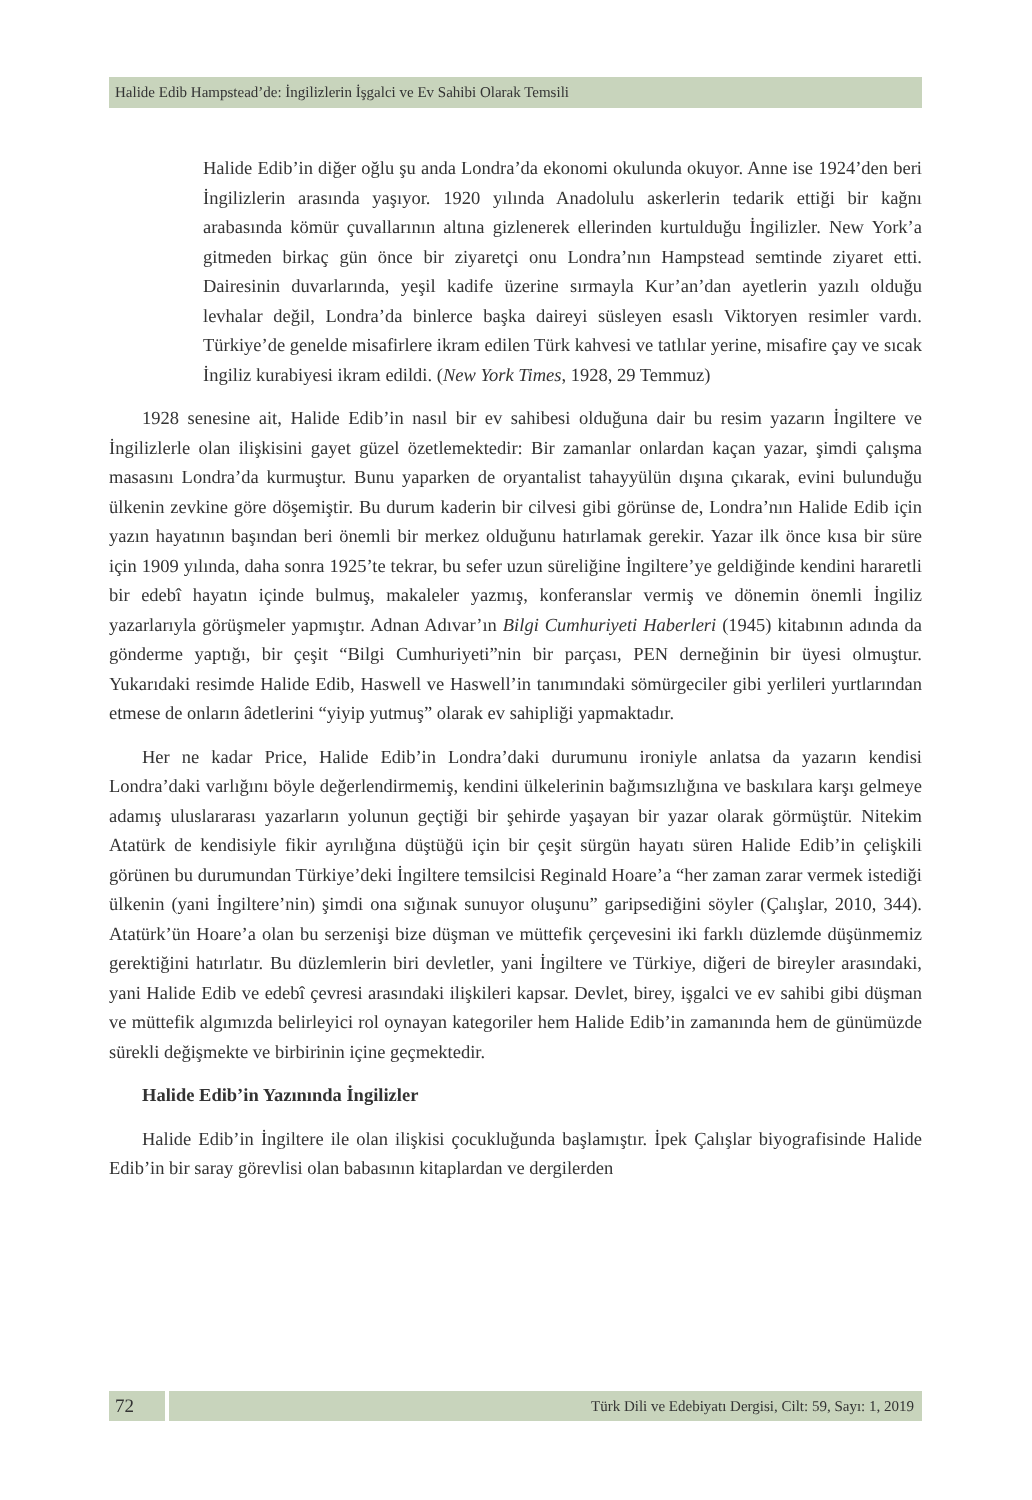Halide Edib Hampstead’de: İngilizlerin İşgalci ve Ev Sahibi Olarak Temsili
Halide Edib’in diğer oğlu şu anda Londra’da ekonomi okulunda okuyor. Anne ise 1924’den beri İngilizlerin arasında yaşıyor. 1920 yılında Anadolulu askerlerin tedarik ettiği bir kağnı arabasında kömür çuvallarının altına gizlenerek ellerinden kurtulduğu İngilizler. New York’a gitmeden birkaç gün önce bir ziyaretçi onu Londra’nın Hampstead semtinde ziyaret etti. Dairesinin duvarlarında, yeşil kadife üzerine sırmayla Kur’an’dan ayetlerin yazılı olduğu levhalar değil, Londra’da binlerce başka daireyi süsleyen esaslı Viktoryen resimler vardı. Türkiye’de genelde misafirlere ikram edilen Türk kahvesi ve tatlılar yerine, misafire çay ve sıcak İngiliz kurabiyesi ikram edildi. (New York Times, 1928, 29 Temmuz)
1928 senesine ait, Halide Edib’in nasıl bir ev sahibesi olduğuna dair bu resim yazarın İngiltere ve İngilizlerle olan ilişkisini gayet güzel özetlemektedir: Bir zamanlar onlardan kaçan yazar, şimdi çalışma masasını Londra’da kurmuştur. Bunu yaparken de oryantalist tahayyülün dışına çıkarak, evini bulunduğu ülkenin zevkine göre döşemiştir. Bu durum kaderin bir cilvesi gibi görünse de, Londra’nın Halide Edib için yazın hayatının başından beri önemli bir merkez olduğunu hatırlamak gerekir. Yazar ilk önce kısa bir süre için 1909 yılında, daha sonra 1925’te tekrar, bu sefer uzun süreliğine İngiltere’ye geldiğinde kendini hararetli bir edebî hayatın içinde bulmuş, makaleler yazmış, konferanslar vermiş ve dönemin önemli İngiliz yazarlarıyla görüşmeler yapmıştır. Adnan Adıvar’ın Bilgi Cumhuriyeti Haberleri (1945) kitabının adında da gönderme yaptığı, bir çeşit “Bilgi Cumhuriyeti”nin bir parçası, PEN derneğinin bir üyesi olmuştur. Yukarıdaki resimde Halide Edib, Haswell ve Haswell’in tanımındaki sömürgeciler gibi yerlileri yurtlarından etmese de onların âdetlerini “yiyip yutmuş” olarak ev sahipliği yapmaktadır.
Her ne kadar Price, Halide Edib’in Londra’daki durumunu ironiyle anlatsa da yazarın kendisi Londra’daki varlığını böyle değerlendirmemiş, kendini ülkelerinin bağımsızlığına ve baskılara karşı gelmeye adamış uluslararası yazarların yolunun geçtiği bir şehirde yaşayan bir yazar olarak görmüştür. Nitekim Atatürk de kendisiyle fikir ayrılığına düştüğü için bir çeşit sürgün hayatı süren Halide Edib’in çelişkili görünen bu durumundan Türkiye’deki İngiltere temsilcisi Reginald Hoare’a “her zaman zarar vermek istediği ülkenin (yani İngiltere’nin) şimdi ona sığınak sunuyor oluşunu” garipsediğini söyler (Çalışlar, 2010, 344). Atatürk’ün Hoare’a olan bu serzenişi bize düşman ve müttefik çerçevesini iki farklı düzlemde düşünmemiz gerektiğini hatırlatır. Bu düzlemlerin biri devletler, yani İngiltere ve Türkiye, diğeri de bireyler arasındaki, yani Halide Edib ve edebî çevresi arasındaki ilişkileri kapsar. Devlet, birey, işgalci ve ev sahibi gibi düşman ve müttefik algımızda belirleyici rol oynayan kategoriler hem Halide Edib’in zamanında hem de günümüzde sürekli değişmekte ve birbirinin içine geçmektedir.
Halide Edib’in Yazınında İngilizler
Halide Edib’in İngiltere ile olan ilişkisi çocukluğunda başlamıştır. İpek Çalışlar biyografisinde Halide Edib’in bir saray görevlisi olan babasının kitaplardan ve dergilerden
72
Türk Dili ve Edebiyatı Dergisi, Cilt: 59, Sayı: 1, 2019